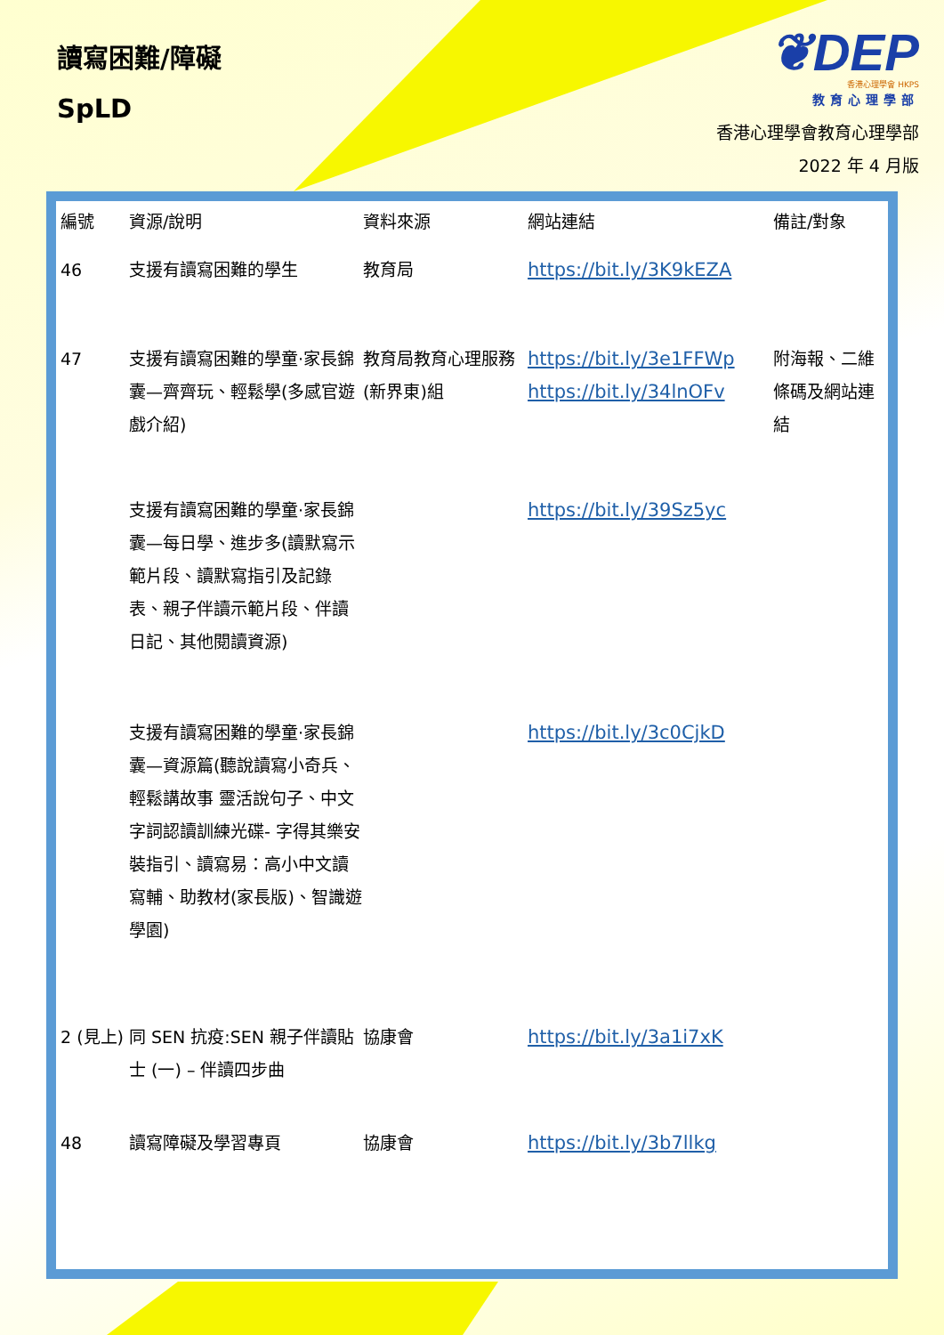讀寫困難/障礙
SpLD
❦DEP
香港心理學會 HKPS
教育心理學部
香港心理學會教育心理學部
2022 年 4 月版
| 編號 | 資源/說明 | 資料來源 | 網站連結 | 備註/對象 |
| --- | --- | --- | --- | --- |
| 46 | 支援有讀寫困難的學生 | 教育局 | https://bit.ly/3K9kEZA | |
| 47 | 支援有讀寫困難的學童·家長錦囊—齊齊玩、輕鬆學(多感官遊戲介紹) | 教育局教育心理服務(新界東)組 | https://bit.ly/3e1FFWp https://bit.ly/34lnOFv | 附海報、二維條碼及網站連結 |
| | 支援有讀寫困難的學童·家長錦囊—每日學、進步多(讀默寫示範片段、讀默寫指引及記錄表、親子伴讀示範片段、伴讀日記、其他閱讀資源) | | https://bit.ly/39Sz5yc | |
| | 支援有讀寫困難的學童·家長錦囊—資源篇(聽說讀寫小奇兵、輕鬆講故事 靈活說句子、中文字詞認讀訓練光碟- 字得其樂安裝指引、讀寫易：高小中文讀寫輔、助教材(家長版)、智識遊學園) | | https://bit.ly/3c0CjkD | |
| 2 (見上) | 同 SEN 抗疫:SEN 親子伴讀貼士 (一) – 伴讀四步曲 | 協康會 | https://bit.ly/3a1i7xK | |
| 48 | 讀寫障礙及學習專頁 | 協康會 | https://bit.ly/3b7llkg | |